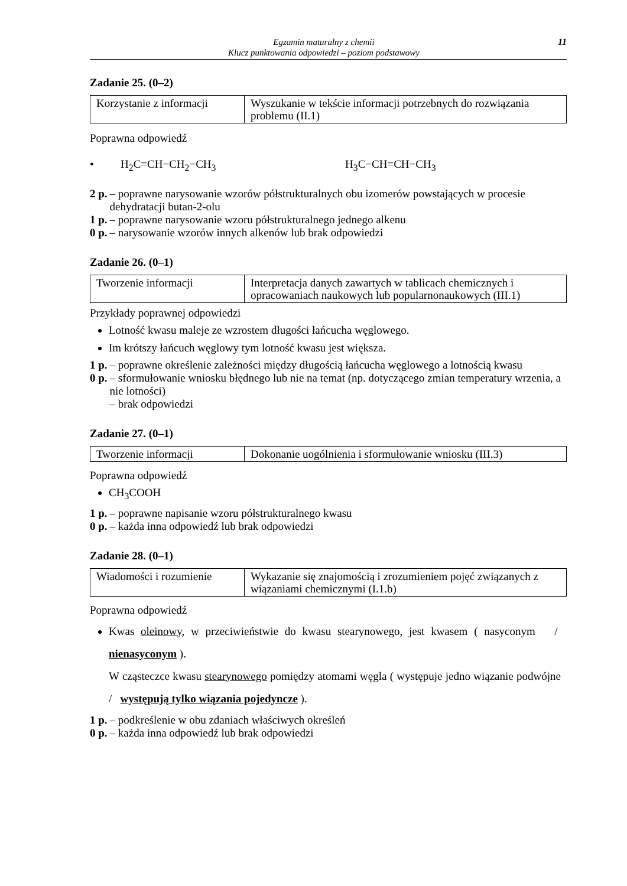Egzamin maturalny z chemii
Klucz punktowania odpowiedzi – poziom podstawowy
11
Zadanie 25. (0–2)
| Korzystanie z informacji | Wyszukanie w tekście informacji potrzebnych do rozwiązania problemu (II.1) |
Poprawna odpowiedź
• H<sub>2</sub>C=CH−CH<sub>2</sub>−CH<sub>3</sub> H<sub>3</sub>C−CH=CH−CH<sub>3</sub>
2 p. – poprawne narysowanie wzorów półstrukturalnych obu izomerów powstających w procesie dehydratacji butan-2-olu
1 p. – poprawne narysowanie wzoru półstrukturalnego jednego alkenu
0 p. – narysowanie wzorów innych alkenów lub brak odpowiedzi
Zadanie 26. (0–1)
| Tworzenie informacji | Interpretacja danych zawartych w tablicach chemicznych i opracowaniach naukowych lub popularnonaukowych (III.1) |
Przykłady poprawnej odpowiedzi
Lotność kwasu maleje ze wzrostem długości łańcucha węglowego.
Im krótszy łańcuch węglowy tym lotność kwasu jest większa.
1 p. – poprawne określenie zależności między długością łańcucha węglowego a lotnością kwasu
0 p. – sformułowanie wniosku błędnego lub nie na temat (np. dotyczącego zmian temperatury wrzenia, a nie lotności)
– brak odpowiedzi
Zadanie 27. (0–1)
| Tworzenie informacji | Dokonanie uogólnienia i sformułowanie wniosku (III.3) |
Poprawna odpowiedź
CH<sub>3</sub>COOH
1 p. – poprawne napisanie wzoru półstrukturalnego kwasu
0 p. – każda inna odpowiedź lub brak odpowiedzi
Zadanie 28. (0–1)
| Wiadomości i rozumienie | Wykazanie się znajomością i zrozumieniem pojęć związanych z wiązaniami chemicznymi (I.1.b) |
Poprawna odpowiedź
Kwas oleinowy, w przeciwieństwie do kwasu stearynowego, jest kwasem ( nasyconym / nienasyconym ).
W cząsteczce kwasu stearynowego pomiędzy atomami węgla ( występuje jedno wiązanie podwójne / występują tylko wiązania pojedyncze ).
1 p. – podkreślenie w obu zdaniach właściwych określeń
0 p. – każda inna odpowiedź lub brak odpowiedzi